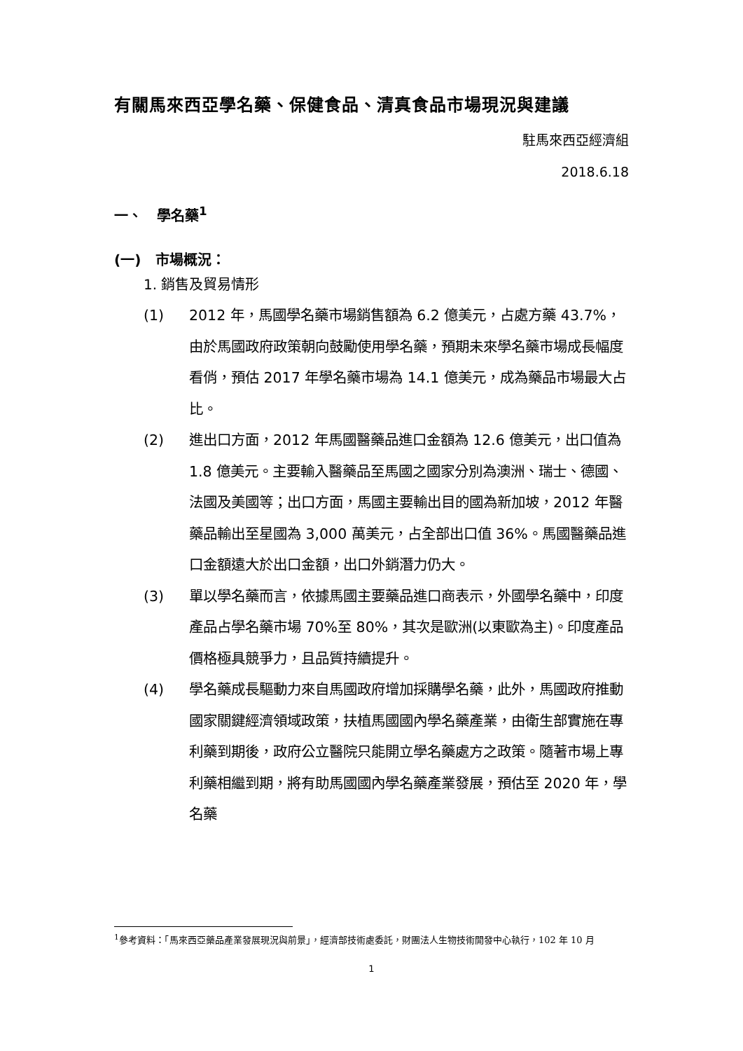有關馬來西亞學名藥、保健食品、清真食品市場現況與建議
駐馬來西亞經濟組
2018.6.18
一、 學名藥<sup>1</sup>
(一) 市場概況：
1. 銷售及貿易情形
(1) 2012 年，馬國學名藥市場銷售額為 6.2 億美元，占處方藥 43.7%，由於馬國政府政策朝向鼓勵使用學名藥，預期未來學名藥市場成長幅度看俏，預估 2017 年學名藥市場為 14.1 億美元，成為藥品市場最大占比。
(2) 進出口方面，2012 年馬國醫藥品進口金額為 12.6 億美元，出口值為 1.8 億美元。主要輸入醫藥品至馬國之國家分別為澳洲、瑞士、德國、法國及美國等；出口方面，馬國主要輸出目的國為新加坡，2012 年醫藥品輸出至星國為 3,000 萬美元，占全部出口值 36%。馬國醫藥品進口金額遠大於出口金額，出口外銷潛力仍大。
(3) 單以學名藥而言，依據馬國主要藥品進口商表示，外國學名藥中，印度產品占學名藥市場 70%至 80%，其次是歐洲(以東歐為主)。印度產品價格極具競爭力，且品質持續提升。
(4) 學名藥成長驅動力來自馬國政府增加採購學名藥，此外，馬國政府推動國家關鍵經濟領域政策，扶植馬國國內學名藥產業，由衛生部實施在專利藥到期後，政府公立醫院只能開立學名藥處方之政策。隨著市場上專利藥相繼到期，將有助馬國國內學名藥產業發展，預估至 2020 年，學名藥
<sup>1</sup> 參考資料：「馬來西亞藥品產業發展現況與前景」，經濟部技術處委託，財團法人生物技術開發中心執行，102 年 10 月
1